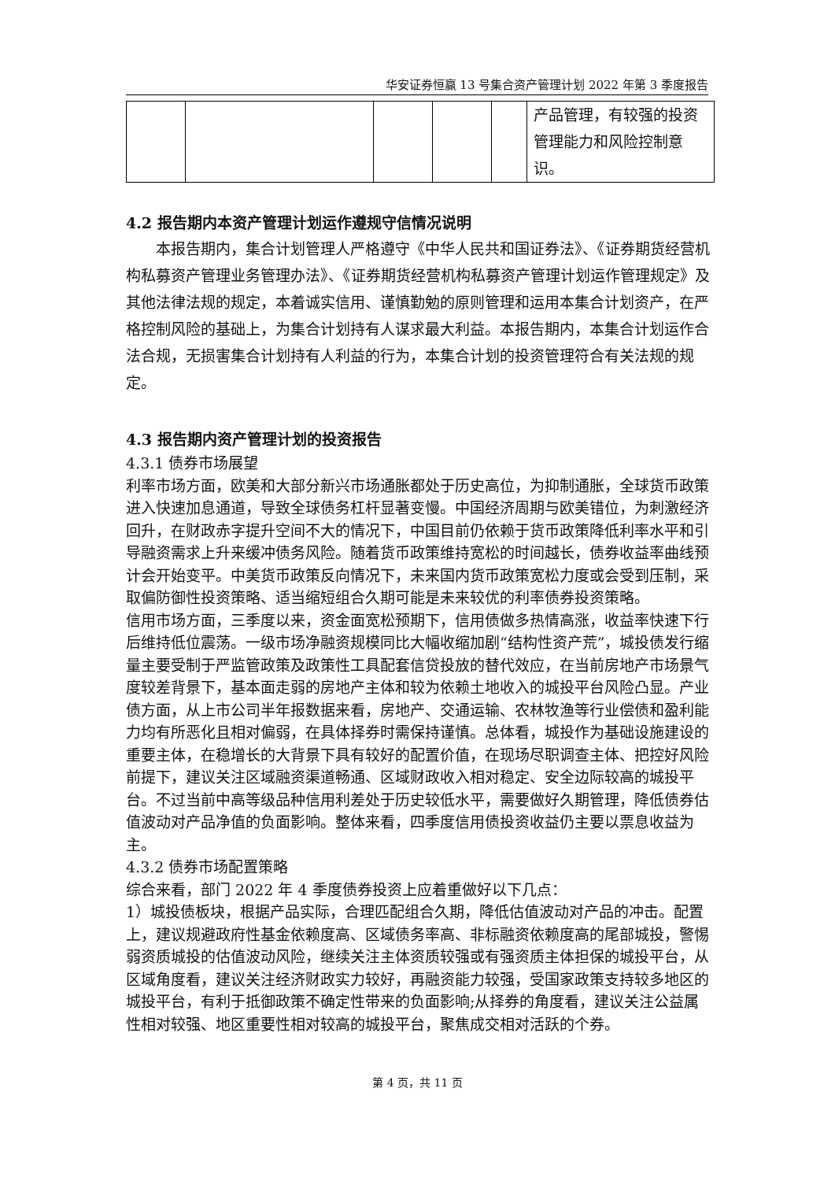华安证券恒赢 13 号集合资产管理计划 2022 年第 3 季度报告
| | | | | | 产品管理，有较强的投资管理能力和风险控制意识。 |
4.2 报告期内本资产管理计划运作遵规守信情况说明
本报告期内，集合计划管理人严格遵守《中华人民共和国证券法》、《证券期货经营机构私募资产管理业务管理办法》、《证券期货经营机构私募资产管理计划运作管理规定》及其他法律法规的规定，本着诚实信用、谨慎勤勉的原则管理和运用本集合计划资产，在严格控制风险的基础上，为集合计划持有人谋求最大利益。本报告期内，本集合计划运作合法合规，无损害集合计划持有人利益的行为，本集合计划的投资管理符合有关法规的规定。
4.3 报告期内资产管理计划的投资报告
4.3.1 债券市场展望
利率市场方面，欧美和大部分新兴市场通胀都处于历史高位，为抑制通胀，全球货币政策进入快速加息通道，导致全球债务杠杆显著变慢。中国经济周期与欧美错位，为刺激经济回升，在财政赤字提升空间不大的情况下，中国目前仍依赖于货币政策降低利率水平和引导融资需求上升来缓冲债务风险。随着货币政策维持宽松的时间越长，债券收益率曲线预计会开始变平。中美货币政策反向情况下，未来国内货币政策宽松力度或会受到压制，采取偏防御性投资策略、适当缩短组合久期可能是未来较优的利率债券投资策略。
信用市场方面，三季度以来，资金面宽松预期下，信用债做多热情高涨，收益率快速下行后维持低位震荡。一级市场净融资规模同比大幅收缩加剧“结构性资产荒”，城投债发行缩量主要受制于严监管政策及政策性工具配套信贷投放的替代效应，在当前房地产市场景气度较差背景下，基本面走弱的房地产主体和较为依赖土地收入的城投平台风险凸显。产业债方面，从上市公司半年报数据来看，房地产、交通运输、农林牧渔等行业偿债和盈利能力均有所恶化且相对偏弱，在具体择券时需保持谨慎。总体看，城投作为基础设施建设的重要主体，在稳增长的大背景下具有较好的配置价值，在现场尽职调查主体、把控好风险前提下，建议关注区域融资渠道畅通、区域财政收入相对稳定、安全边际较高的城投平台。不过当前中高等级品种信用利差处于历史较低水平，需要做好久期管理，降低债券估值波动对产品净值的负面影响。整体来看，四季度信用债投资收益仍主要以票息收益为主。
4.3.2 债券市场配置策略
综合来看，部门 2022 年 4 季度债券投资上应着重做好以下几点：
1）城投债板块，根据产品实际，合理匹配组合久期，降低估值波动对产品的冲击。配置上，建议规避政府性基金依赖度高、区域债务率高、非标融资依赖度高的尾部城投，警惕弱资质城投的估值波动风险，继续关注主体资质较强或有强资质主体担保的城投平台，从区域角度看，建议关注经济财政实力较好，再融资能力较强，受国家政策支持较多地区的城投平台，有利于抵御政策不确定性带来的负面影响;从择券的角度看，建议关注公益属性相对较强、地区重要性相对较高的城投平台，聚焦成交相对活跃的个券。
第 4 页，共 11 页